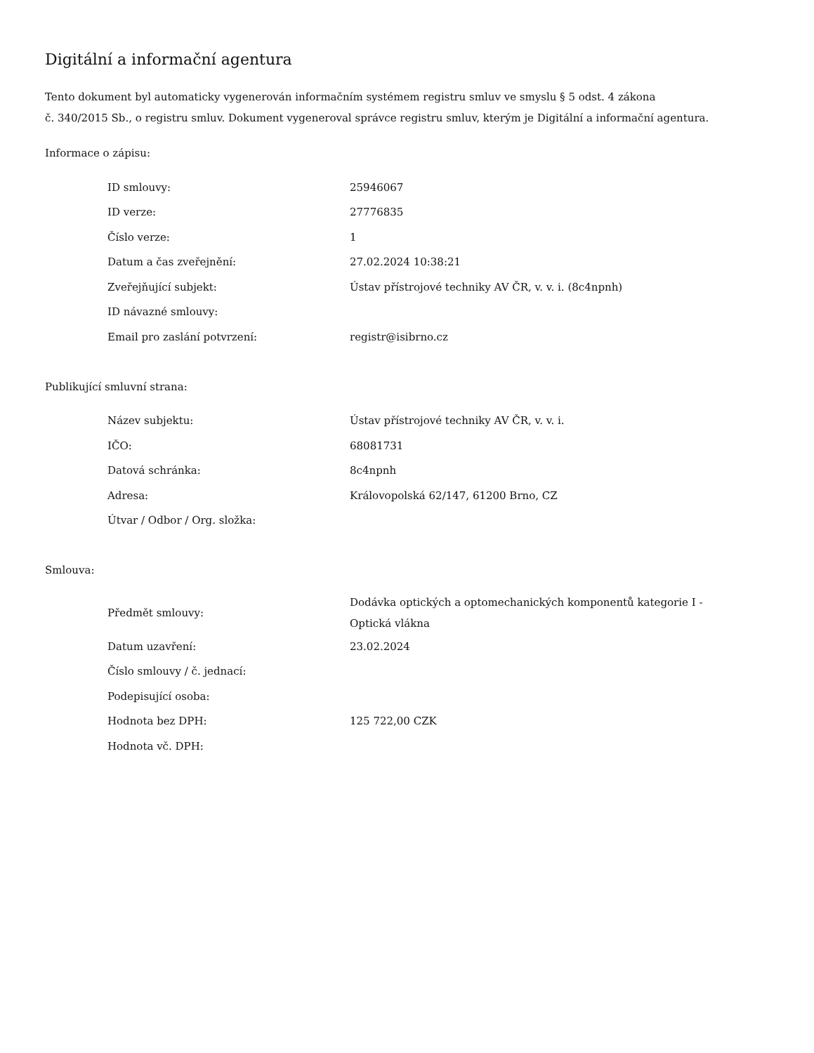Digitální a informační agentura
Tento dokument byl automaticky vygenerován informačním systémem registru smluv ve smyslu § 5 odst. 4 zákona
č. 340/2015 Sb., o registru smluv. Dokument vygeneroval správce registru smluv, kterým je Digitální a informační agentura.
Informace o zápisu:
| ID smlouvy: | 25946067 |
| ID verze: | 27776835 |
| Číslo verze: | 1 |
| Datum a čas zveřejnění: | 27.02.2024 10:38:21 |
| Zveřejňující subjekt: | Ústav přístrojové techniky AV ČR, v. v. i. (8c4npnh) |
| ID návazné smlouvy: | |
| Email pro zaslání potvrzení: | registr@isibrno.cz |
Publikující smluvní strana:
| Název subjektu: | Ústav přístrojové techniky AV ČR, v. v. i. |
| IČO: | 68081731 |
| Datová schránka: | 8c4npnh |
| Adresa: | Královopolská 62/147, 61200 Brno, CZ |
| Útvar / Odbor / Org. složka: | |
Smlouva:
| Předmět smlouvy: | Dodávka optických a optomechanických komponentů kategorie I - Optická vlákna |
| Datum uzavření: | 23.02.2024 |
| Číslo smlouvy / č. jednací: | |
| Podepisující osoba: | |
| Hodnota bez DPH: | 125 722,00 CZK |
| Hodnota vč. DPH: | |